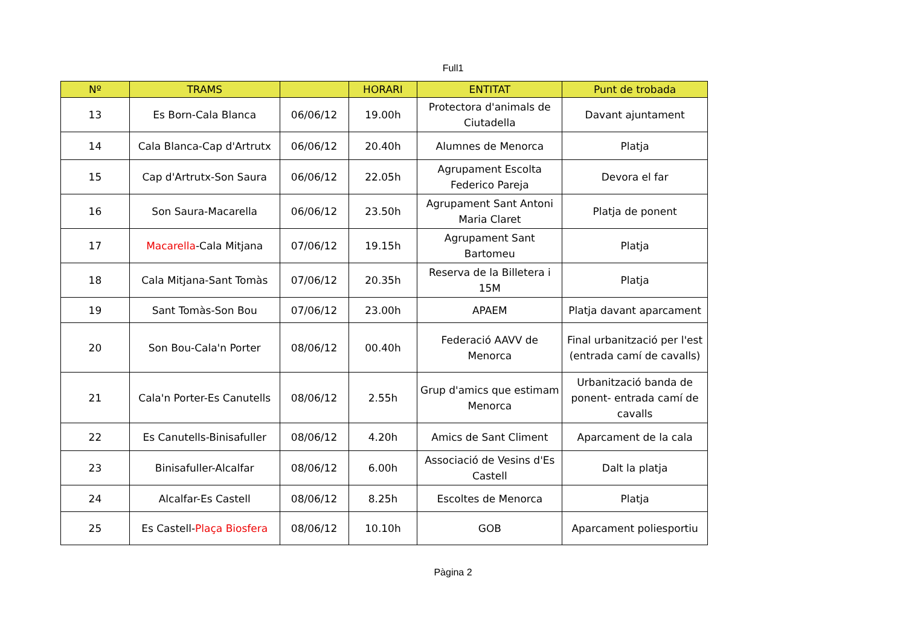Full1
| Nº | TRAMS | | HORARI | ENTITAT | Punt de trobada |
| --- | --- | --- | --- | --- | --- |
| 13 | Es Born-Cala Blanca | 06/06/12 | 19.00h | Protectora d'animals de Ciutadella | Davant ajuntament |
| 14 | Cala Blanca-Cap d'Artrutx | 06/06/12 | 20.40h | Alumnes de Menorca | Platja |
| 15 | Cap d'Artrutx-Son Saura | 06/06/12 | 22.05h | Agrupament Escolta Federico Pareja | Devora el far |
| 16 | Son Saura-Macarella | 06/06/12 | 23.50h | Agrupament Sant Antoni Maria Claret | Platja de ponent |
| 17 | Macarella -Cala Mitjana | 07/06/12 | 19.15h | Agrupament Sant Bartomeu | Platja |
| 18 | Cala Mitjana-Sant Tomàs | 07/06/12 | 20.35h | Reserva de la Billetera i 15M | Platja |
| 19 | Sant Tomàs-Son Bou | 07/06/12 | 23.00h | APAEM | Platja davant aparcament |
| 20 | Son Bou-Cala'n Porter | 08/06/12 | 00.40h | Federació AAVV de Menorca | Final urbanització per l'est (entrada camí de cavalls) |
| 21 | Cala'n Porter-Es Canutells | 08/06/12 | 2.55h | Grup d'amics que estimam Menorca | Urbanització banda de ponent- entrada camí de cavalls |
| 22 | Es Canutells-Binisafuller | 08/06/12 | 4.20h | Amics de Sant Climent | Aparcament de la cala |
| 23 | Binisafuller-Alcalfar | 08/06/12 | 6.00h | Associació de Vesins d'Es Castell | Dalt la platja |
| 24 | Alcalfar-Es Castell | 08/06/12 | 8.25h | Escoltes de Menorca | Platja |
| 25 | Es Castell- Plaça Biosfera | 08/06/12 | 10.10h | GOB | Aparcament poliesportiu |
Pàgina 2